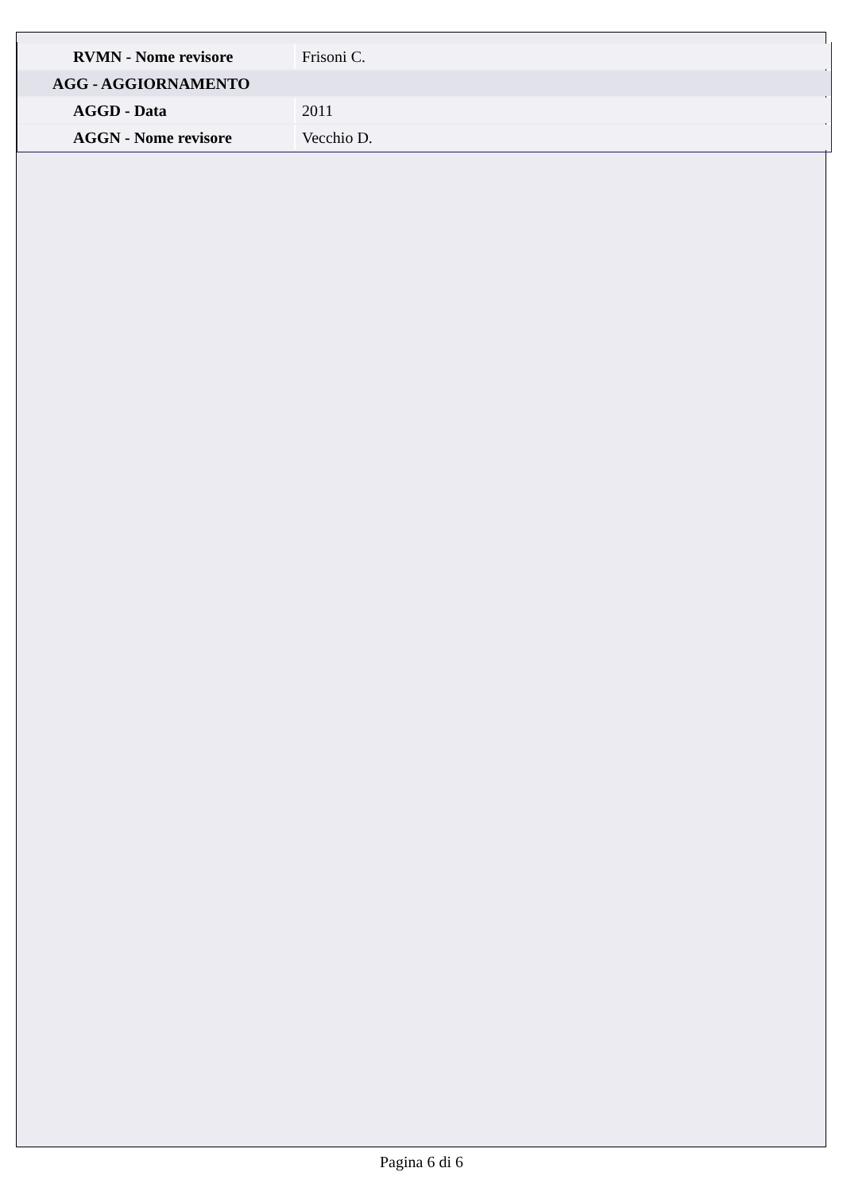| RVMN - Nome revisore | Frisoni C. |
| AGG - AGGIORNAMENTO | |
| AGGD - Data | 2011 |
| AGGN - Nome revisore | Vecchio D. |
Pagina 6 di 6